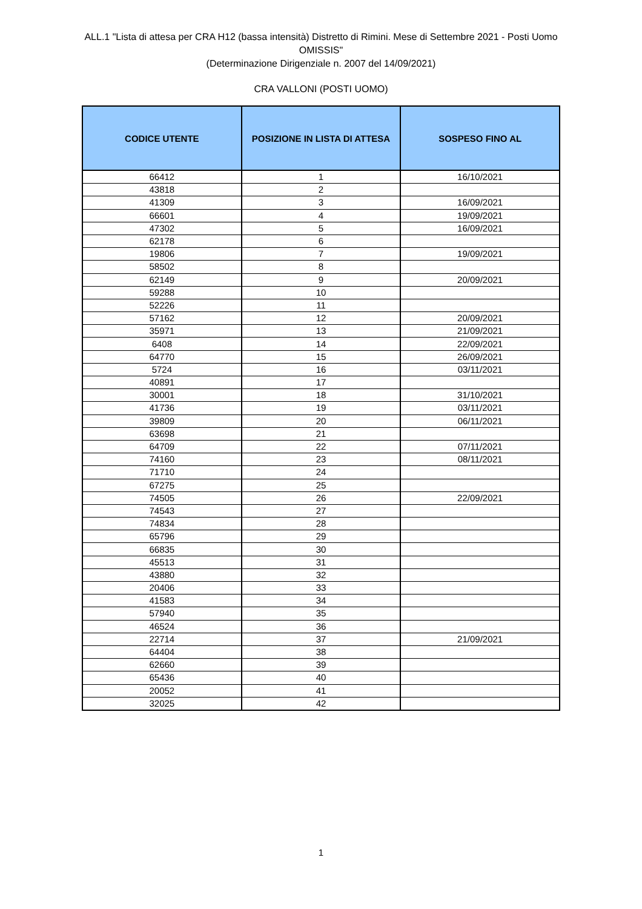ALL.1 "Lista di attesa per CRA H12 (bassa intensità) Distretto di Rimini. Mese di Settembre 2021 - Posti Uomo
OMISSIS"
(Determinazione Dirigenziale n. 2007 del 14/09/2021)
CRA VALLONI (POSTI UOMO)
| CODICE UTENTE | POSIZIONE IN LISTA DI ATTESA | SOSPESO FINO AL |
| --- | --- | --- |
| 66412 | 1 | 16/10/2021 |
| 43818 | 2 | |
| 41309 | 3 | 16/09/2021 |
| 66601 | 4 | 19/09/2021 |
| 47302 | 5 | 16/09/2021 |
| 62178 | 6 | |
| 19806 | 7 | 19/09/2021 |
| 58502 | 8 | |
| 62149 | 9 | 20/09/2021 |
| 59288 | 10 | |
| 52226 | 11 | |
| 57162 | 12 | 20/09/2021 |
| 35971 | 13 | 21/09/2021 |
| 6408 | 14 | 22/09/2021 |
| 64770 | 15 | 26/09/2021 |
| 5724 | 16 | 03/11/2021 |
| 40891 | 17 | |
| 30001 | 18 | 31/10/2021 |
| 41736 | 19 | 03/11/2021 |
| 39809 | 20 | 06/11/2021 |
| 63698 | 21 | |
| 64709 | 22 | 07/11/2021 |
| 74160 | 23 | 08/11/2021 |
| 71710 | 24 | |
| 67275 | 25 | |
| 74505 | 26 | 22/09/2021 |
| 74543 | 27 | |
| 74834 | 28 | |
| 65796 | 29 | |
| 66835 | 30 | |
| 45513 | 31 | |
| 43880 | 32 | |
| 20406 | 33 | |
| 41583 | 34 | |
| 57940 | 35 | |
| 46524 | 36 | |
| 22714 | 37 | 21/09/2021 |
| 64404 | 38 | |
| 62660 | 39 | |
| 65436 | 40 | |
| 20052 | 41 | |
| 32025 | 42 | |
1